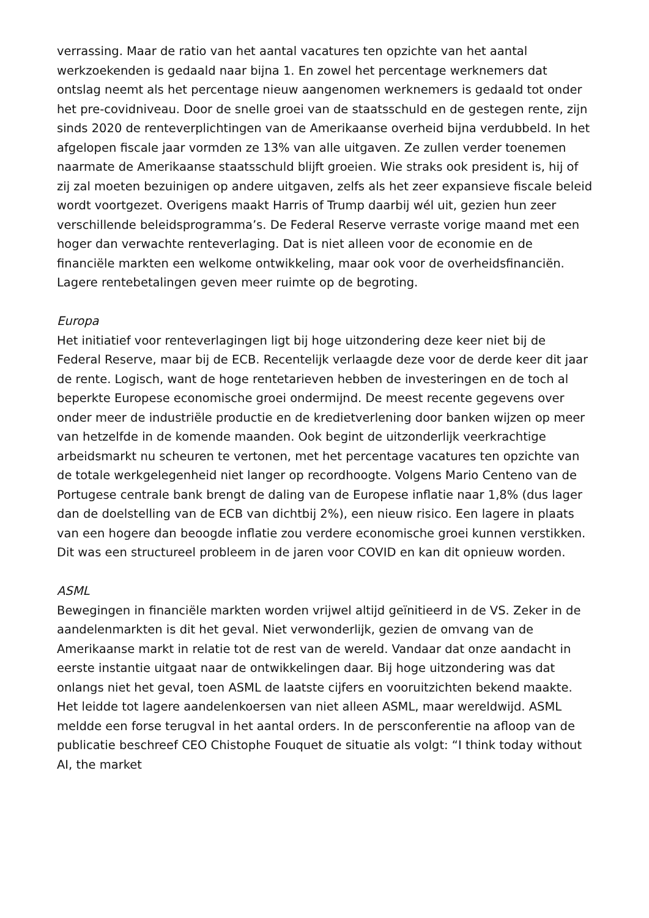verrassing. Maar de ratio van het aantal vacatures ten opzichte van het aantal werkzoekenden is gedaald naar bijna 1. En zowel het percentage werknemers dat ontslag neemt als het percentage nieuw aangenomen werknemers is gedaald tot onder het pre-covidniveau. Door de snelle groei van de staatsschuld en de gestegen rente, zijn sinds 2020 de renteverplichtingen van de Amerikaanse overheid bijna verdubbeld. In het afgelopen fiscale jaar vormden ze 13% van alle uitgaven. Ze zullen verder toenemen naarmate de Amerikaanse staatsschuld blijft groeien. Wie straks ook president is, hij of zij zal moeten bezuinigen op andere uitgaven, zelfs als het zeer expansieve fiscale beleid wordt voortgezet. Overigens maakt Harris of Trump daarbij wél uit, gezien hun zeer verschillende beleidsprogramma’s. De Federal Reserve verraste vorige maand met een hoger dan verwachte renteverlaging. Dat is niet alleen voor de economie en de financiële markten een welkome ontwikkeling, maar ook voor de overheidsfinanciën. Lagere rentebetalingen geven meer ruimte op de begroting.
Europa
Het initiatief voor renteverlagingen ligt bij hoge uitzondering deze keer niet bij de Federal Reserve, maar bij de ECB. Recentelijk verlaagde deze voor de derde keer dit jaar de rente. Logisch, want de hoge rentetarieven hebben de investeringen en de toch al beperkte Europese economische groei ondermijnd. De meest recente gegevens over onder meer de industriële productie en de kredietverlening door banken wijzen op meer van hetzelfde in de komende maanden. Ook begint de uitzonderlijk veerkrachtige arbeidsmarkt nu scheuren te vertonen, met het percentage vacatures ten opzichte van de totale werkgelegenheid niet langer op recordhoogte. Volgens Mario Centeno van de Portugese centrale bank brengt de daling van de Europese inflatie naar 1,8% (dus lager dan de doelstelling van de ECB van dichtbij 2%), een nieuw risico. Een lagere in plaats van een hogere dan beoogde inflatie zou verdere economische groei kunnen verstikken. Dit was een structureel probleem in de jaren voor COVID en kan dit opnieuw worden.
ASML
Bewegingen in financiële markten worden vrijwel altijd geïnitieerd in de VS. Zeker in de aandelenmarkten is dit het geval. Niet verwonderlijk, gezien de omvang van de Amerikaanse markt in relatie tot de rest van de wereld. Vandaar dat onze aandacht in eerste instantie uitgaat naar de ontwikkelingen daar. Bij hoge uitzondering was dat onlangs niet het geval, toen ASML de laatste cijfers en vooruitzichten bekend maakte. Het leidde tot lagere aandelenkoersen van niet alleen ASML, maar wereldwijd. ASML meldde een forse terugval in het aantal orders. In de persconferentie na afloop van de publicatie beschreef CEO Chistophe Fouquet de situatie als volgt: “I think today without AI, the market